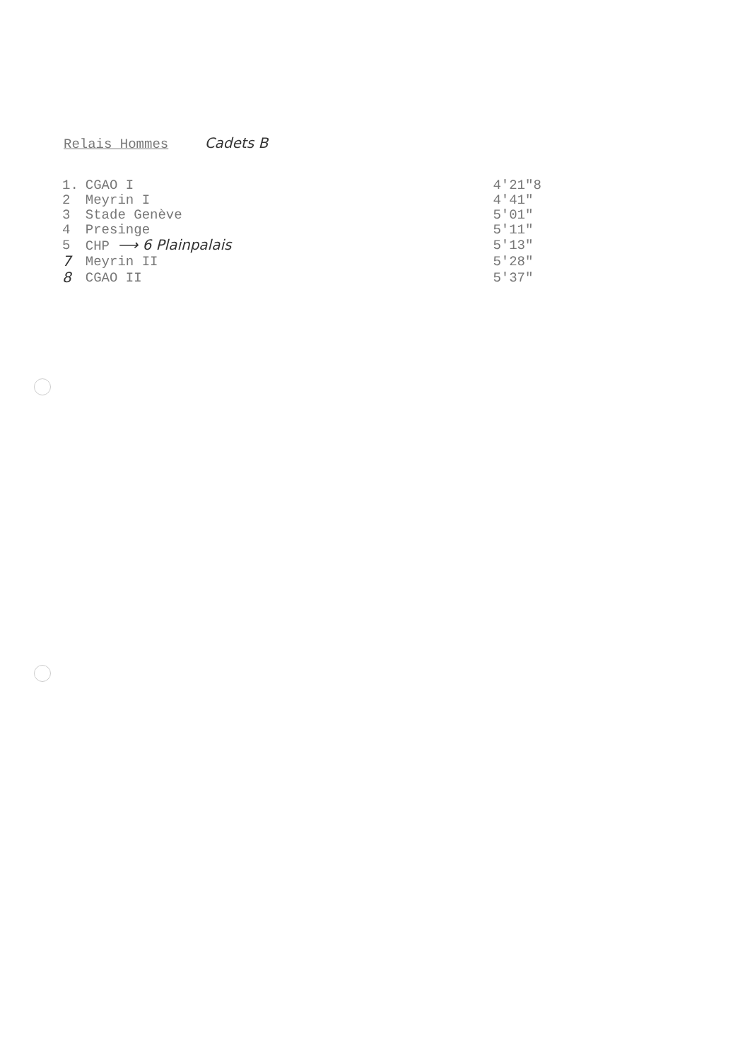Relais Hommes Cadets B
| 1. | CGAO I | 4'21"8 |
| 2 | Meyrin I | 4'41" |
| 3 | Stade Genève | 5'01" |
| 4 | Presinge | 5'11" |
| 5 | CHP ⟶ 6 Plainpalais | 5'13" |
| 7 | Meyrin II | 5'28" |
| 8 | CGAO II | 5'37" |